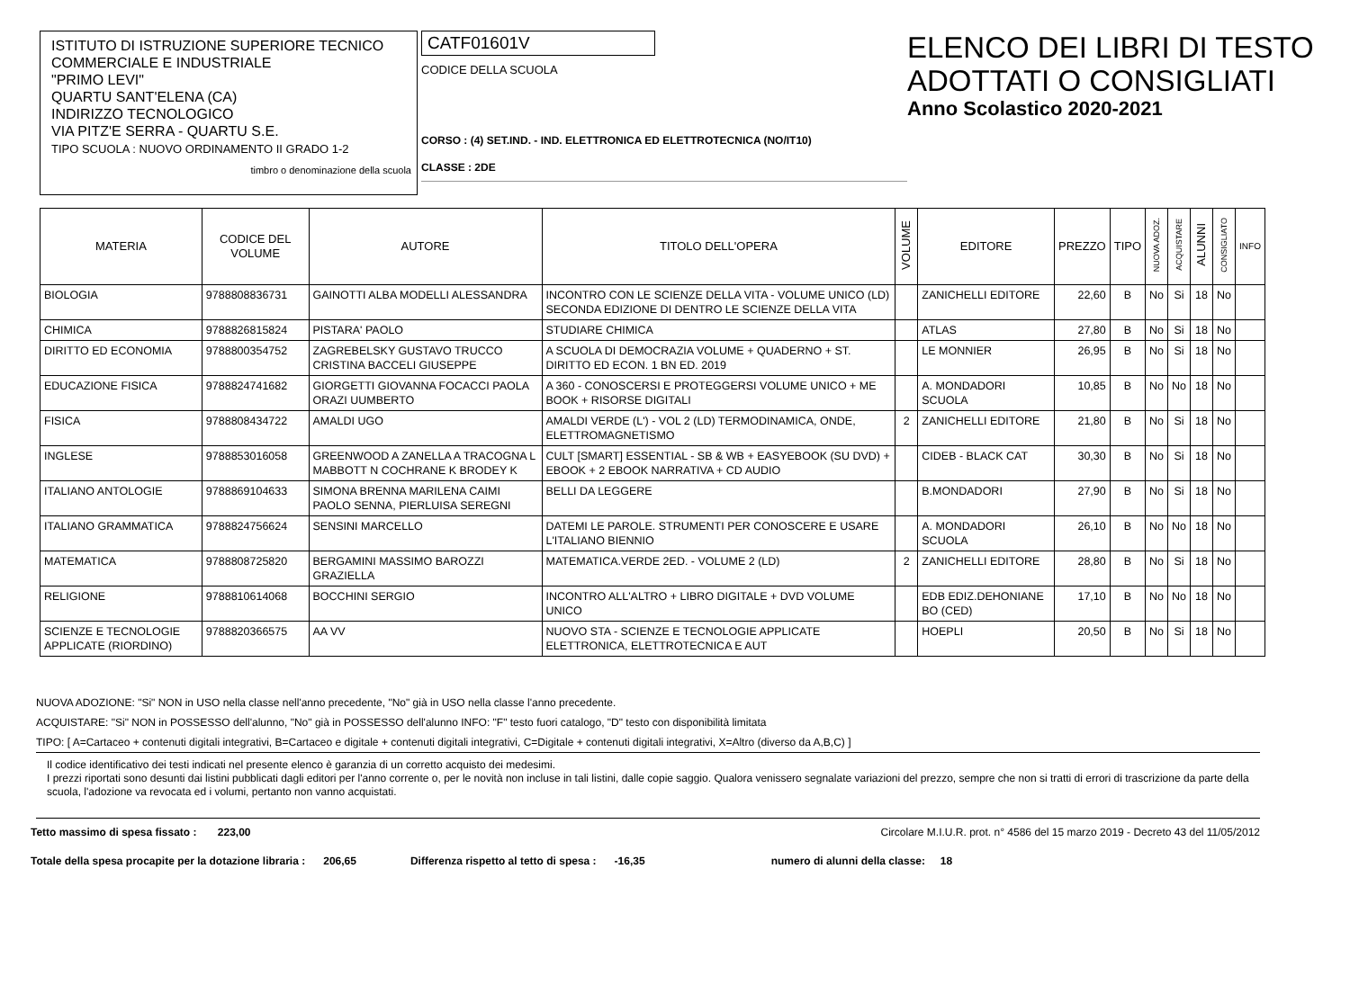ISTITUTO DI ISTRUZIONE SUPERIORE TECNICO
COMMERCIALE E INDUSTRIALE
"PRIMO LEVI"
QUARTU SANT'ELENA (CA)
INDIRIZZO TECNOLOGICO
VIA PITZ'E SERRA - QUARTU S.E.
TIPO SCUOLA : NUOVO ORDINAMENTO II GRADO 1-2
timbro o denominazione della scuola
CATF01601V
CODICE DELLA SCUOLA
CORSO : (4) SET.IND. - IND. ELETTRONICA ED ELETTROTECNICA (NO/IT10)
CLASSE : 2DE
ELENCO DEI LIBRI DI TESTO
ADOTTATI O CONSIGLIATI
Anno Scolastico 2020-2021
| MATERIA | CODICE DEL VOLUME | AUTORE | TITOLO DELL'OPERA | VOLUME | EDITORE | PREZZO | TIPO | NUOVA ADOZ. | ACQUISTARE | ALUNNI | CONSIGLIATO | INFO |
| --- | --- | --- | --- | --- | --- | --- | --- | --- | --- | --- | --- | --- |
| BIOLOGIA | 9788808836731 | GAINOTTI ALBA MODELLI ALESSANDRA | INCONTRO CON LE SCIENZE DELLA VITA - VOLUME UNICO (LD) SECONDA EDIZIONE DI DENTRO LE SCIENZE DELLA VITA | | ZANICHELLI EDITORE | 22,60 | B | No | Si | 18 | No | |
| CHIMICA | 9788826815824 | PISTARA' PAOLO | STUDIARE CHIMICA | | ATLAS | 27,80 | B | No | Si | 18 | No | |
| DIRITTO ED ECONOMIA | 9788800354752 | ZAGREBELSKY GUSTAVO TRUCCO CRISTINA BACCELI GIUSEPPE | A SCUOLA DI DEMOCRAZIA VOLUME + QUADERNO + ST. DIRITTO ED ECON. 1 BN ED. 2019 | | LE MONNIER | 26,95 | B | No | Si | 18 | No | |
| EDUCAZIONE FISICA | 9788824741682 | GIORGETTI GIOVANNA FOCACCI PAOLA ORAZI UUMBERTO | A 360 - CONOSCERSI E PROTEGGERSI VOLUME UNICO + ME BOOK + RISORSE DIGITALI | | A. MONDADORI SCUOLA | 10,85 | B | No | No | 18 | No | |
| FISICA | 9788808434722 | AMALDI UGO | AMALDI VERDE (L') - VOL 2 (LD) TERMODINAMICA, ONDE, ELETTROMAGNETISMO | 2 | ZANICHELLI EDITORE | 21,80 | B | No | Si | 18 | No | |
| INGLESE | 9788853016058 | GREENWOOD A ZANELLA A TRACOGNA L MABBOTT N COCHRANE K BRODEY K | CULT [SMART] ESSENTIAL - SB & WB + EASYEBOOK (SU DVD) + EBOOK + 2 EBOOK NARRATIVA + CD AUDIO | | CIDEB - BLACK CAT | 30,30 | B | No | Si | 18 | No | |
| ITALIANO ANTOLOGIE | 9788869104633 | SIMONA BRENNA MARILENA CAIMI PAOLO SENNA, PIERLUISA SEREGNI | BELLI DA LEGGERE | | B.MONDADORI | 27,90 | B | No | Si | 18 | No | |
| ITALIANO GRAMMATICA | 9788824756624 | SENSINI MARCELLO | DATEMI LE PAROLE. STRUMENTI PER CONOSCERE E USARE L'ITALIANO BIENNIO | | A. MONDADORI SCUOLA | 26,10 | B | No | No | 18 | No | |
| MATEMATICA | 9788808725820 | BERGAMINI MASSIMO BAROZZI GRAZIELLA | MATEMATICA.VERDE 2ED. - VOLUME 2 (LD) | 2 | ZANICHELLI EDITORE | 28,80 | B | No | Si | 18 | No | |
| RELIGIONE | 9788810614068 | BOCCHINI SERGIO | INCONTRO ALL'ALTRO + LIBRO DIGITALE + DVD VOLUME UNICO | | EDB EDIZ.DEHONIANE BO (CED) | 17,10 | B | No | No | 18 | No | |
| SCIENZE E TECNOLOGIE APPLICATE (RIORDINO) | 9788820366575 | AA VV | NUOVO STA - SCIENZE E TECNOLOGIE APPLICATE ELETTRONICA, ELETTROTECNICA E AUT | | HOEPLI | 20,50 | B | No | Si | 18 | No | |
NUOVA ADOZIONE: "Si" NON in USO nella classe nell'anno precedente, "No" già in USO nella classe l'anno precedente.
ACQUISTARE: "Si" NON in POSSESSO dell'alunno, "No" già in POSSESSO dell'alunno INFO: "F" testo fuori catalogo, "D" testo con disponibilità limitata
TIPO: [ A=Cartaceo + contenuti digitali integrativi, B=Cartaceo e digitale + contenuti digitali integrativi, C=Digitale + contenuti digitali integrativi, X=Altro (diverso da A,B,C) ]
Il codice identificativo dei testi indicati nel presente elenco è garanzia di un corretto acquisto dei medesimi.
I prezzi riportati sono desunti dai listini pubblicati dagli editori per l'anno corrente o, per le novità non incluse in tali listini, dalle copie saggio. Qualora venissero segnalate variazioni del prezzo, sempre che non si tratti di errori di trascrizione da parte della scuola, l'adozione va revocata ed i volumi, pertanto non vanno acquistati.
Tetto massimo di spesa fissato : 223,00 Circolare M.I.U.R. prot. n° 4586 del 15 marzo 2019 - Decreto 43 del 11/05/2012
Totale della spesa procapite per la dotazione libraria : 206,65 Differenza rispetto al tetto di spesa : -16,35 numero di alunni della classe: 18